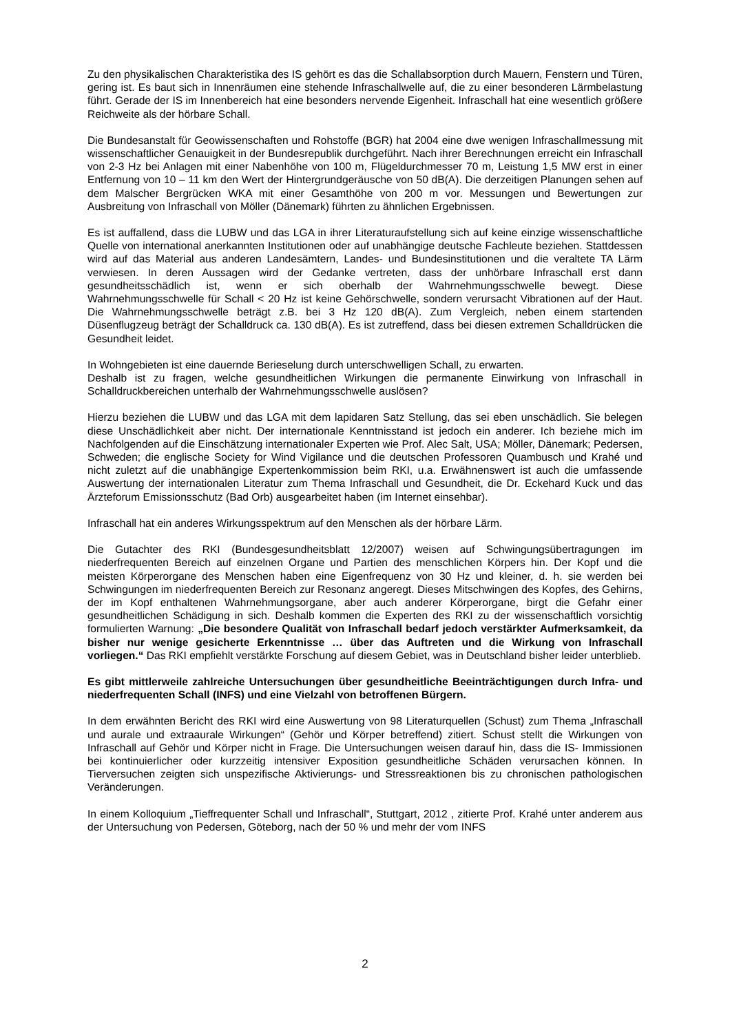Zu den physikalischen Charakteristika des IS gehört es das die Schallabsorption durch Mauern, Fenstern und Türen, gering ist. Es baut sich in Innenräumen eine stehende Infraschallwelle auf, die zu einer besonderen Lärmbelastung führt. Gerade der IS im Innenbereich hat eine besonders nervende Eigenheit. Infraschall hat eine wesentlich größere Reichweite als der hörbare Schall.
Die Bundesanstalt für Geowissenschaften und Rohstoffe (BGR) hat 2004 eine dwe wenigen Infraschallmessung mit wissenschaftlicher Genauigkeit in der Bundesrepublik durchgeführt. Nach ihrer Berechnungen erreicht ein Infraschall von 2-3 Hz bei Anlagen mit einer Nabenhöhe von 100 m, Flügeldurchmesser 70 m, Leistung 1,5 MW erst in einer Entfernung von 10 – 11 km den Wert der Hintergrundgeräusche von 50 dB(A). Die derzeitigen Planungen sehen auf dem Malscher Bergrücken WKA mit einer Gesamthöhe von 200 m vor. Messungen und Bewertungen zur Ausbreitung von Infraschall von Möller (Dänemark) führten zu ähnlichen Ergebnissen.
Es ist auffallend, dass die LUBW und das LGA in ihrer Literaturaufstellung sich auf keine einzige wissenschaftliche Quelle von international anerkannten Institutionen oder auf unabhängige deutsche Fachleute beziehen. Stattdessen wird auf das Material aus anderen Landesämtern, Landes- und Bundesinstitutionen und die veraltete TA Lärm verwiesen. In deren Aussagen wird der Gedanke vertreten, dass der unhörbare Infraschall erst dann gesundheitsschädlich ist, wenn er sich oberhalb der Wahrnehmungsschwelle bewegt. Diese Wahrnehmungsschwelle für Schall < 20 Hz ist keine Gehörschwelle, sondern verursacht Vibrationen auf der Haut. Die Wahrnehmungsschwelle beträgt z.B. bei 3 Hz 120 dB(A). Zum Vergleich, neben einem startenden Düsenflugzeug beträgt der Schalldruck ca. 130 dB(A). Es ist zutreffend, dass bei diesen extremen Schalldrücken die Gesundheit leidet.
In Wohngebieten ist eine dauernde Berieselung durch unterschwelligen Schall, zu erwarten.
Deshalb ist zu fragen, welche gesundheitlichen Wirkungen die permanente Einwirkung von Infraschall in Schalldruckbereichen unterhalb der Wahrnehmungsschwelle auslösen?
Hierzu beziehen die LUBW und das LGA mit dem lapidaren Satz Stellung, das sei eben unschädlich. Sie belegen diese Unschädlichkeit aber nicht. Der internationale Kenntnisstand ist jedoch ein anderer. Ich beziehe mich im Nachfolgenden auf die Einschätzung internationaler Experten wie Prof. Alec Salt, USA; Möller, Dänemark; Pedersen, Schweden; die englische Society for Wind Vigilance und die deutschen Professoren Quambusch und Krahé und nicht zuletzt auf die unabhängige Expertenkommission beim RKI, u.a. Erwähnenswert ist auch die umfassende Auswertung der internationalen Literatur zum Thema Infraschall und Gesundheit, die Dr. Eckehard Kuck und das Ärzteforum Emissionsschutz (Bad Orb) ausgearbeitet haben (im Internet einsehbar).
Infraschall hat ein anderes Wirkungsspektrum auf den Menschen als der hörbare Lärm.
Die Gutachter des RKI (Bundesgesundheitsblatt 12/2007) weisen auf Schwingungsübertragungen im niederfrequenten Bereich auf einzelnen Organe und Partien des menschlichen Körpers hin. Der Kopf und die meisten Körperorgane des Menschen haben eine Eigenfrequenz von 30 Hz und kleiner, d. h. sie werden bei Schwingungen im niederfrequenten Bereich zur Resonanz angeregt. Dieses Mitschwingen des Kopfes, des Gehirns, der im Kopf enthaltenen Wahrnehmungsorgane, aber auch anderer Körperorgane, birgt die Gefahr einer gesundheitlichen Schädigung in sich. Deshalb kommen die Experten des RKI zu der wissenschaftlich vorsichtig formulierten Warnung: „Die besondere Qualität von Infraschall bedarf jedoch verstärkter Aufmerksamkeit, da bisher nur wenige gesicherte Erkenntnisse … über das Auftreten und die Wirkung von Infraschall vorliegen.“ Das RKI empfiehlt verstärkte Forschung auf diesem Gebiet, was in Deutschland bisher leider unterblieb.
Es gibt mittlerweile zahlreiche Untersuchungen über gesundheitliche Beeinträchtigungen durch Infra- und niederfrequenten Schall (INFS) und eine Vielzahl von betroffenen Bürgern.
In dem erwähnten Bericht des RKI wird eine Auswertung von 98 Literaturquellen (Schust) zum Thema „Infraschall und aurale und extraaurale Wirkungen“ (Gehör und Körper betreffend) zitiert. Schust stellt die Wirkungen von Infraschall auf Gehör und Körper nicht in Frage. Die Untersuchungen weisen darauf hin, dass die IS- Immissionen bei kontinuierlicher oder kurzzeitig intensiver Exposition gesundheitliche Schäden verursachen können. In Tierversuchen zeigten sich unspezifische Aktivierungs- und Stressreaktionen bis zu chronischen pathologischen Veränderungen.
In einem Kolloquium „Tieffrequenter Schall und Infraschall“, Stuttgart, 2012 , zitierte Prof. Krahé unter anderem aus der Untersuchung von Pedersen, Göteborg, nach der 50 % und mehr der vom INFS
2